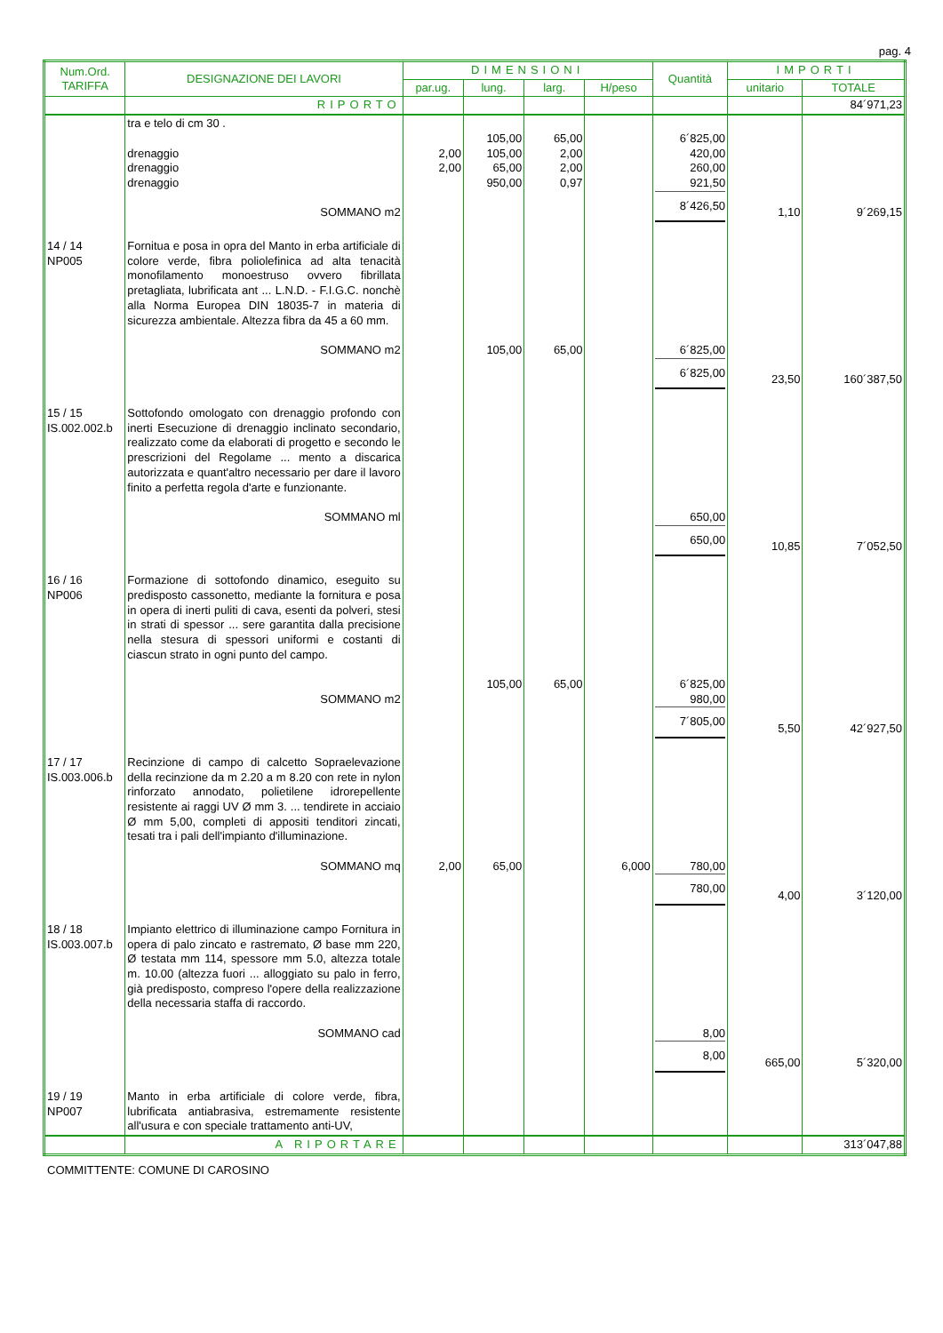pag. 4
| Num.Ord. TARIFFA | DESIGNAZIONE DEI LAVORI | DIMENSIONI | | | | Quantità | IMPORTI | |
| --- | --- | --- | --- | --- | --- | --- | --- | --- |
| | | par.ug. | lung. | larg. | H/peso | | unitario | TOTALE |
| | RIPORTO | | | | | | | 84´971,23 |
| | tra e telo di cm 30 . drenaggio drenaggio drenaggio SOMMANO m2 | 2,00 2,00 | 105,00 105,00 65,00 950,00 | 65,00 2,00 2,00 0,97 | | 6´825,00 420,00 260,00 921,50 8´426,50 | 1,10 | 9´269,15 |
| 14 / 14 NP005 | Fornitua e posa in opra del Manto in erba artificiale di colore verde, fibra poliolefinica ad alta tenacità monofilamento monoestruso ovvero fibrillata pretagliata, lubrificata ant ... L.N.D. - F.I.G.C. nonchè alla Norma Europea DIN 18035-7 in materia di sicurezza ambientale. Altezza fibra da 45 a 60 mm. SOMMANO m2 | | 105,00 | 65,00 | | 6´825,00 6´825,00 | 23,50 | 160´387,50 |
| 15 / 15 IS.002.002.b | Sottofondo omologato con drenaggio profondo con inerti Esecuzione di drenaggio inclinato secondario, realizzato come da elaborati di progetto e secondo le prescrizioni del Regolame ... mento a discarica autorizzata e quant'altro necessario per dare il lavoro finito a perfetta regola d'arte e funzionante. SOMMANO ml | | | | | 650,00 650,00 | 10,85 | 7´052,50 |
| 16 / 16 NP006 | Formazione di sottofondo dinamico, eseguito su predisposto cassonetto, mediante la fornitura e posa in opera di inerti puliti di cava, esenti da polveri, stesi in strati di spessor ... sere garantita dalla precisione nella stesura di spessori uniformi e costanti di ciascun strato in ogni punto del campo. SOMMANO m2 | | 105,00 | 65,00 | | 6´825,00 980,00 7´805,00 | 5,50 | 42´927,50 |
| 17 / 17 IS.003.006.b | Recinzione di campo di calcetto Sopraelevazione della recinzione da m 2.20 a m 8.20 con rete in nylon rinforzato annodato, polietilene idrorepellente resistente ai raggi UV Ø mm 3. ... tendirete in acciaio Ø mm 5,00, completi di appositi tenditori zincati, tesati tra i pali dell'impianto d'illuminazione. SOMMANO mq | 2,00 | 65,00 | | 6,000 | 780,00 780,00 | 4,00 | 3´120,00 |
| 18 / 18 IS.003.007.b | Impianto elettrico di illuminazione campo Fornitura in opera di palo zincato e rastremato, Ø base mm 220, Ø testata mm 114, spessore mm 5.0, altezza totale m. 10.00 (altezza fuori ... alloggiato su palo in ferro, già predisposto, compreso l'opere della realizzazione della necessaria staffa di raccordo. SOMMANO cad | | | | | 8,00 8,00 | 665,00 | 5´320,00 |
| 19 / 19 NP007 | Manto in erba artificiale di colore verde, fibra, lubrificata antiabrasiva, estremamente resistente all'usura e con speciale trattamento anti-UV, | | | | | | | |
| | A RIPORTARE | | | | | | | 313´047,88 |
COMMITTENTE: COMUNE DI CAROSINO